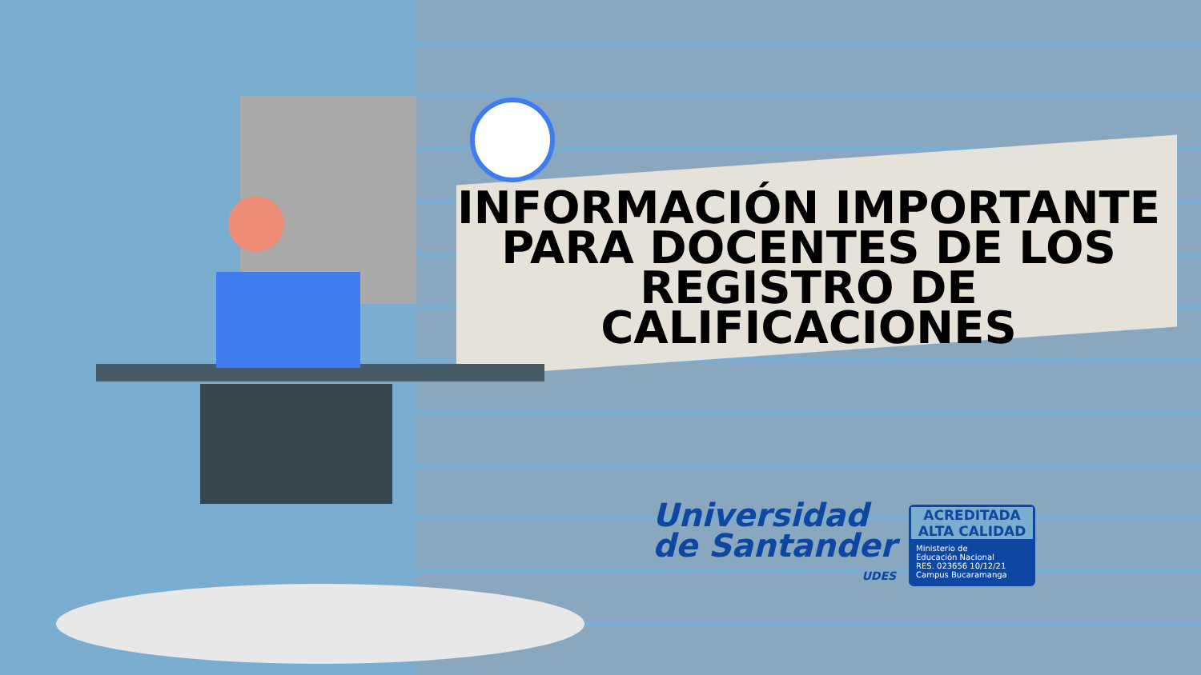INFORMACIÓN IMPORTANTE
PARA DOCENTES DE LOS
REGISTRO DE CALIFICACIONES
Universidad
de Santander
UDES
ACREDITADA
ALTA CALIDAD
Ministerio de
Educación Nacional
RES. 023656 10/12/21
Campus Bucaramanga